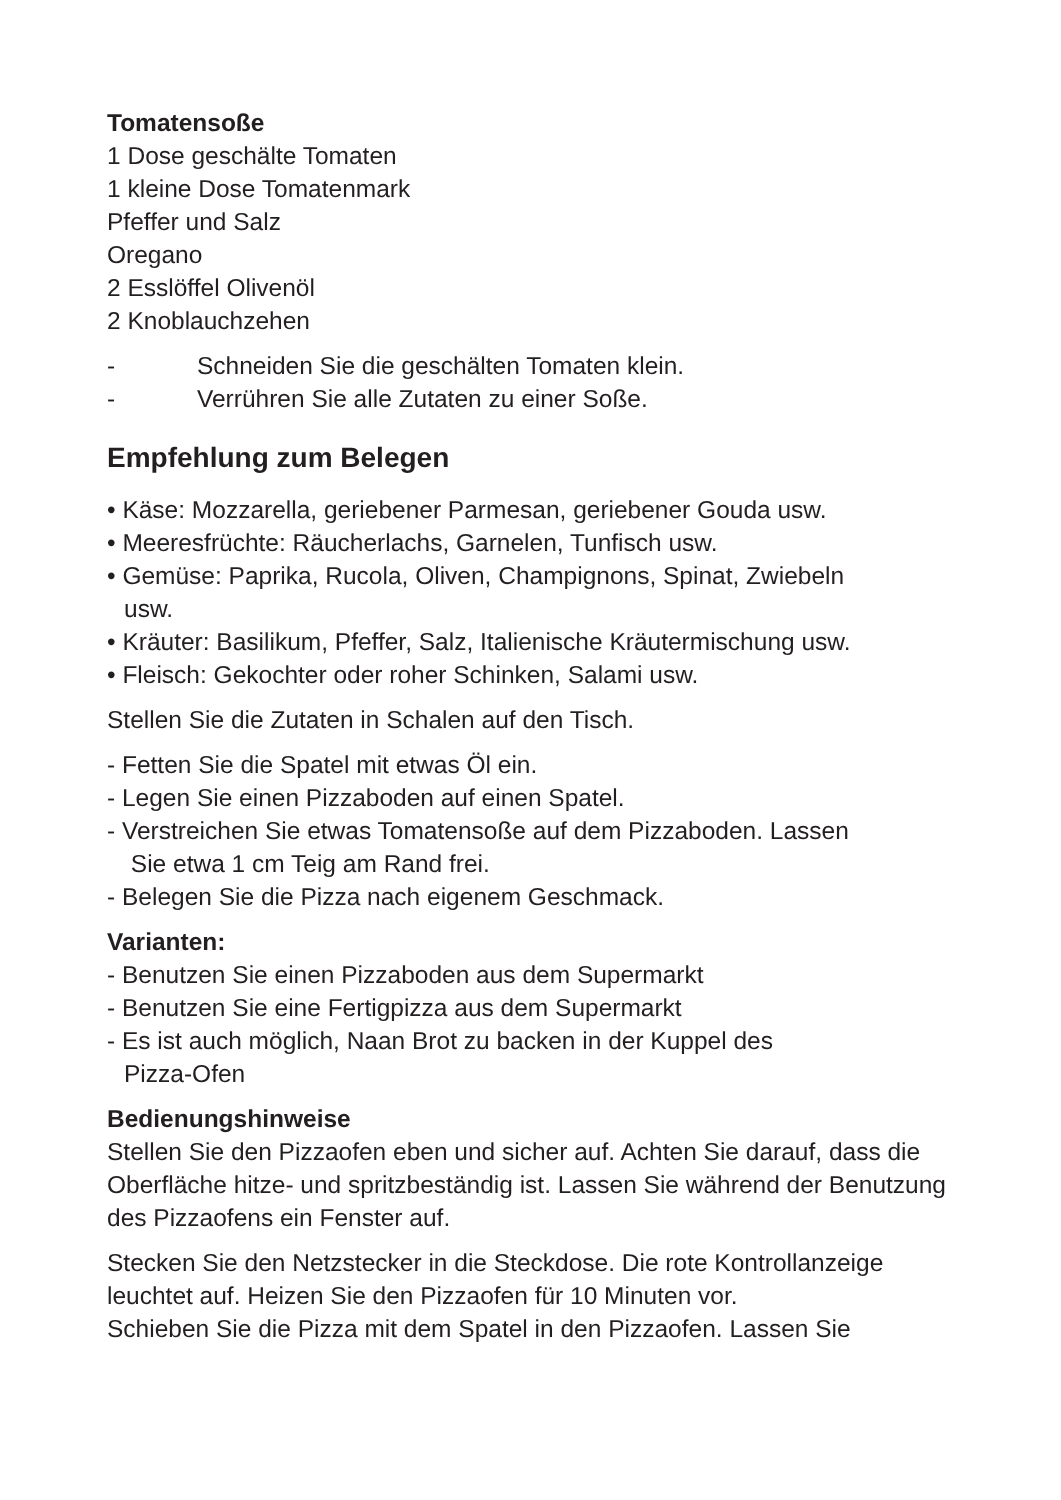Tomatensoße
1 Dose geschälte Tomaten
1 kleine Dose Tomatenmark
Pfeffer und Salz
Oregano
2 Esslöffel Olivenöl
2 Knoblauchzehen
- Schneiden Sie die geschälten Tomaten klein.
- Verrühren Sie alle Zutaten zu einer Soße.
Empfehlung zum Belegen
• Käse: Mozzarella, geriebener Parmesan, geriebener Gouda usw.
• Meeresfrüchte: Räucherlachs, Garnelen, Tunfisch usw.
• Gemüse: Paprika, Rucola, Oliven, Champignons, Spinat, Zwiebeln
usw.
• Kräuter: Basilikum, Pfeffer, Salz, Italienische Kräutermischung usw.
• Fleisch: Gekochter oder roher Schinken, Salami usw.
Stellen Sie die Zutaten in Schalen auf den Tisch.
- Fetten Sie die Spatel mit etwas Öl ein.
- Legen Sie einen Pizzaboden auf einen Spatel.
- Verstreichen Sie etwas Tomatensoße auf dem Pizzaboden. Lassen
Sie etwa 1 cm Teig am Rand frei.
- Belegen Sie die Pizza nach eigenem Geschmack.
Varianten:
- Benutzen Sie einen Pizzaboden aus dem Supermarkt
- Benutzen Sie eine Fertigpizza aus dem Supermarkt
- Es ist auch möglich, Naan Brot zu backen in der Kuppel des
Pizza-Ofen
Bedienungshinweise
Stellen Sie den Pizzaofen eben und sicher auf. Achten Sie darauf, dass die Oberfläche hitze- und spritzbeständig ist. Lassen Sie während der Benutzung des Pizzaofens ein Fenster auf.
Stecken Sie den Netzstecker in die Steckdose. Die rote Kontrollanzeige leuchtet auf. Heizen Sie den Pizzaofen für 10 Minuten vor.
Schieben Sie die Pizza mit dem Spatel in den Pizzaofen. Lassen Sie